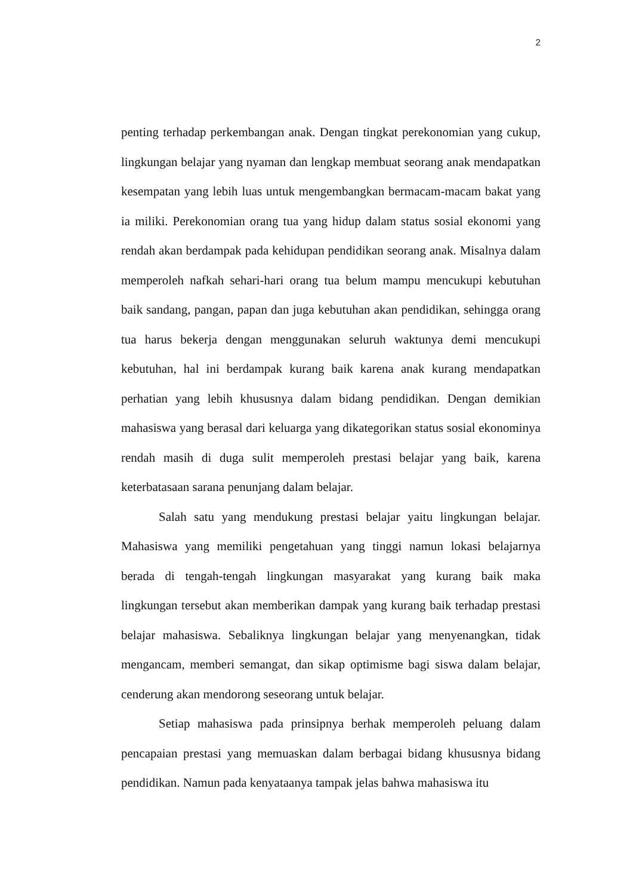2
penting terhadap perkembangan anak. Dengan tingkat perekonomian yang cukup, lingkungan belajar yang nyaman dan lengkap membuat seorang anak mendapatkan kesempatan yang lebih luas untuk mengembangkan bermacam-macam bakat yang ia miliki. Perekonomian orang tua yang hidup dalam status sosial ekonomi yang rendah akan berdampak pada kehidupan pendidikan seorang anak. Misalnya dalam memperoleh nafkah sehari-hari orang tua belum mampu mencukupi kebutuhan baik sandang, pangan, papan dan juga kebutuhan akan pendidikan, sehingga orang tua harus bekerja dengan menggunakan seluruh waktunya demi mencukupi kebutuhan, hal ini berdampak kurang baik karena anak kurang mendapatkan perhatian yang lebih khususnya dalam bidang pendidikan. Dengan demikian mahasiswa yang berasal dari keluarga yang dikategorikan status sosial ekonominya rendah masih di duga sulit memperoleh prestasi belajar yang baik, karena keterbatasaan sarana penunjang dalam belajar.
Salah satu yang mendukung prestasi belajar yaitu lingkungan belajar. Mahasiswa yang memiliki pengetahuan yang tinggi namun lokasi belajarnya berada di tengah-tengah lingkungan masyarakat yang kurang baik maka lingkungan tersebut akan memberikan dampak yang kurang baik terhadap prestasi belajar mahasiswa. Sebaliknya lingkungan belajar yang menyenangkan, tidak mengancam, memberi semangat, dan sikap optimisme bagi siswa dalam belajar, cenderung akan mendorong seseorang untuk belajar.
Setiap mahasiswa pada prinsipnya berhak memperoleh peluang dalam pencapaian prestasi yang memuaskan dalam berbagai bidang khususnya bidang pendidikan. Namun pada kenyataanya tampak jelas bahwa mahasiswa itu